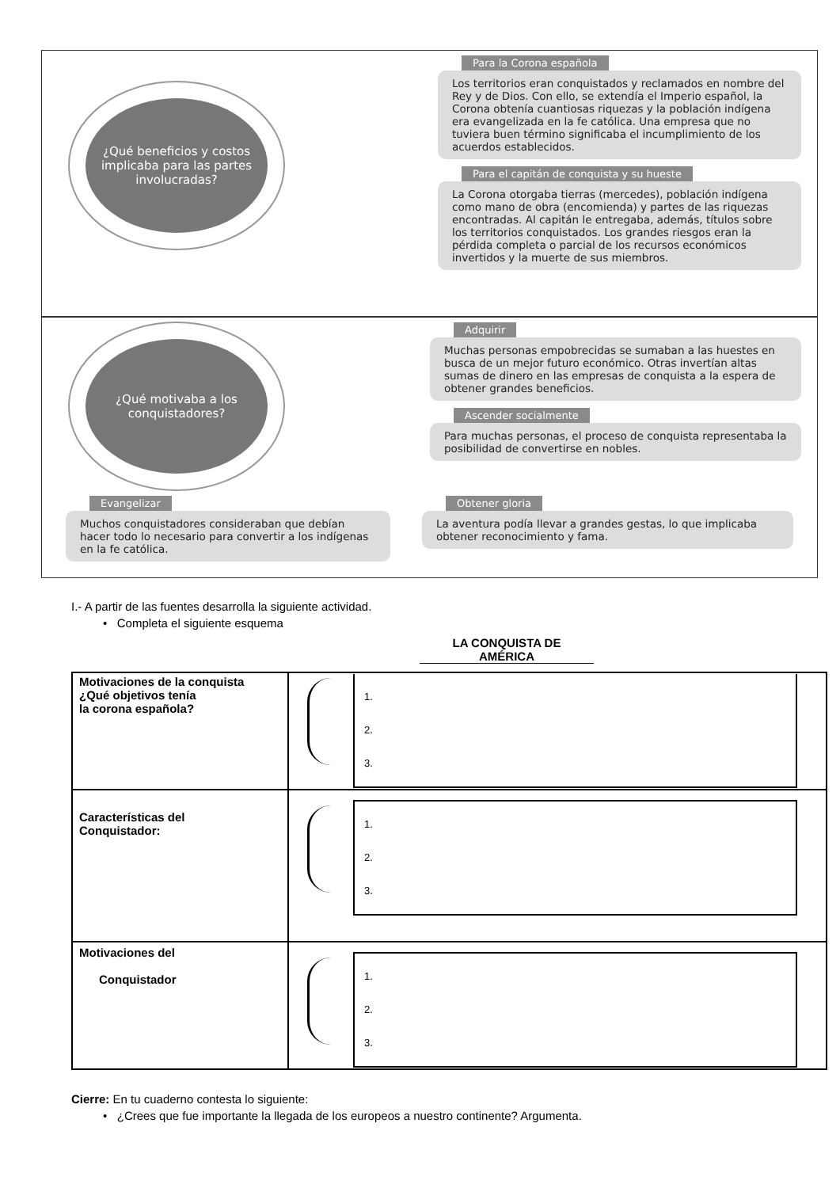¿Qué beneficios y costos implicaba para las partes involucradas?
Para la Corona española
Los territorios eran conquistados y reclamados en nombre del Rey y de Dios. Con ello, se extendía el Imperio español, la Corona obtenía cuantiosas riquezas y la población indígena era evangelizada en la fe católica. Una empresa que no tuviera buen término significaba el incumplimiento de los acuerdos establecidos.
Para el capitán de conquista y su hueste
La Corona otorgaba tierras (mercedes), población indígena como mano de obra (encomienda) y partes de las riquezas encontradas. Al capitán le entregaba, además, títulos sobre los territorios conquistados. Los grandes riesgos eran la pérdida completa o parcial de los recursos económicos invertidos y la muerte de sus miembros.
¿Qué motivaba a los conquistadores?
Adquirir
Muchas personas empobrecidas se sumaban a las huestes en busca de un mejor futuro económico. Otras invertían altas sumas de dinero en las empresas de conquista a la espera de obtener grandes beneficios.
Ascender socialmente
Para muchas personas, el proceso de conquista representaba la posibilidad de convertirse en nobles.
Evangelizar
Muchos conquistadores consideraban que debían hacer todo lo necesario para convertir a los indígenas en la fe católica.
Obtener gloria
La aventura podía llevar a grandes gestas, lo que implicaba obtener reconocimiento y fama.
I.- A partir de las fuentes desarrolla la siguiente actividad.
• Completa el siguiente esquema
LA CONQUISTA DE
AMÉRICA
| Motivaciones de la conquista ¿Qué objetivos tenía la corona española? | 1. 2. 3. |
| Características del Conquistador: | 1. 2. 3. |
| Motivaciones del Conquistador | 1. 2. 3. |
Cierre: En tu cuaderno contesta lo siguiente:
• ¿Crees que fue importante la llegada de los europeos a nuestro continente? Argumenta.